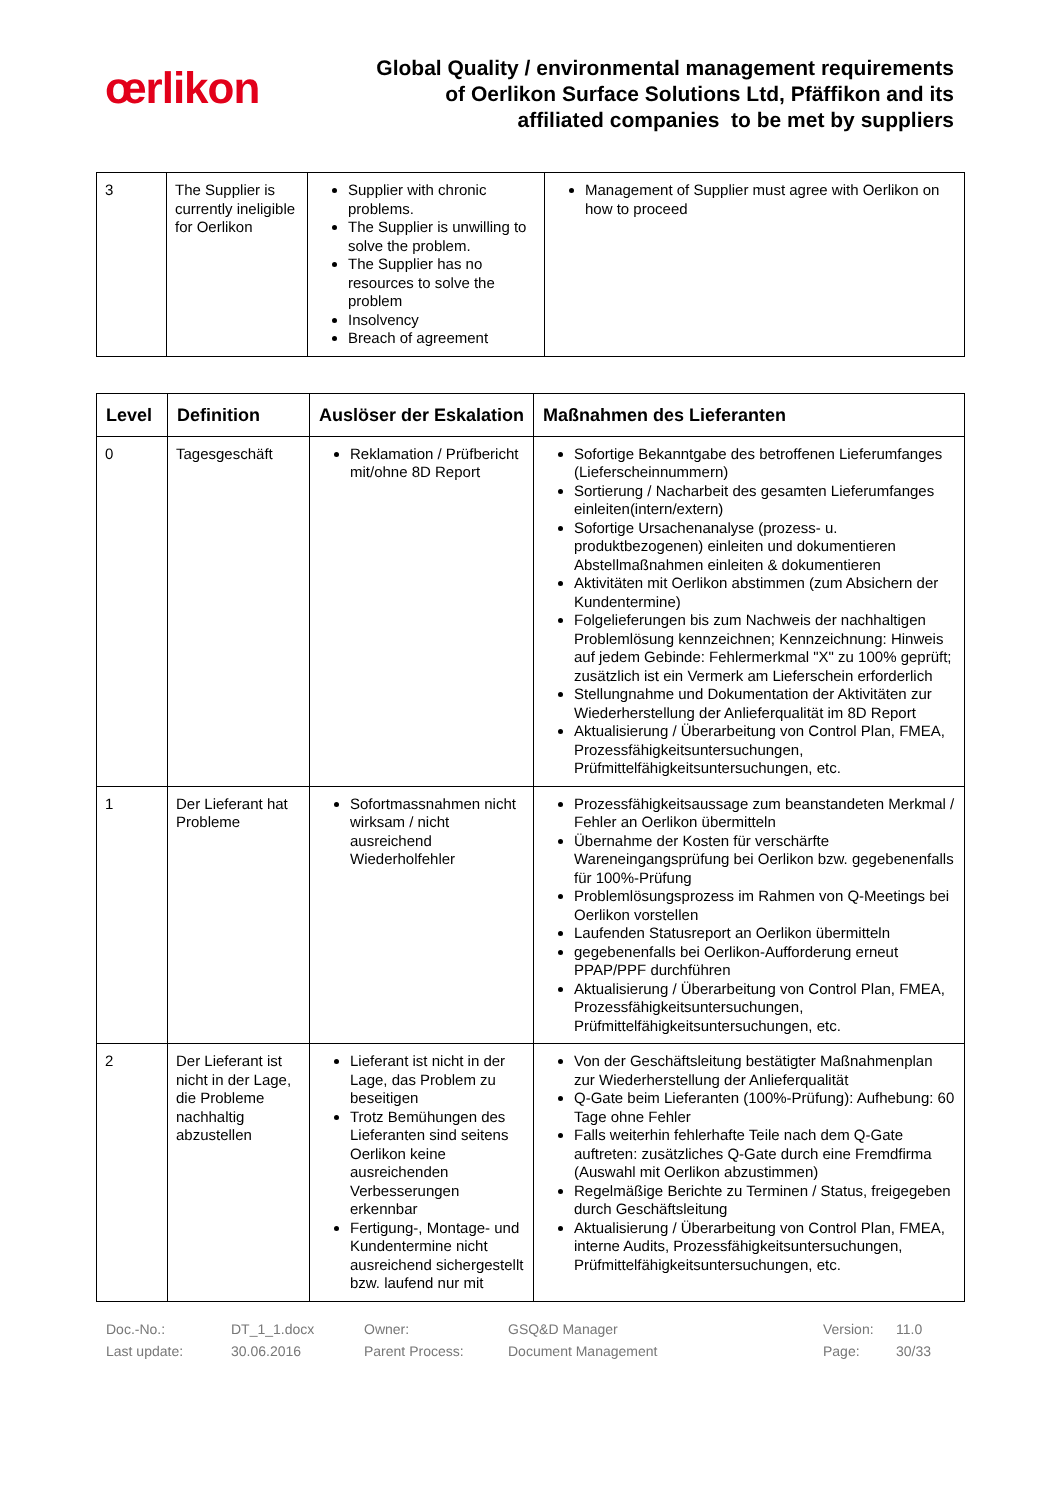œrlikon
Global Quality / environmental management requirements
of Oerlikon Surface Solutions Ltd, Pfäffikon and its
affiliated companies to be met by suppliers
| 3 | The Supplier is currently ineligible for Oerlikon | Supplier with chronic problems. The Supplier is unwilling to solve the problem. The Supplier has no resources to solve the problem Insolvency Breach of agreement | Management of Supplier must agree with Oerlikon on how to proceed |
| Level | Definition | Auslöser der Eskalation | Maßnahmen des Lieferanten |
| --- | --- | --- | --- |
| 0 | Tagesgeschäft | Reklamation / Prüfbericht mit/ohne 8D Report | Sofortige Bekanntgabe des betroffenen Lieferumfanges (Lieferscheinnummern) Sortierung / Nacharbeit des gesamten Lieferumfanges einleiten(intern/extern) Sofortige Ursachenanalyse (prozess- u. produktbezogenen) einleiten und dokumentieren Abstellmaßnahmen einleiten & dokumentieren Aktivitäten mit Oerlikon abstimmen (zum Absichern der Kundentermine) Folgelieferungen bis zum Nachweis der nachhaltigen Problemlösung kennzeichnen; Kennzeichnung: Hinweis auf jedem Gebinde: Fehlermerkmal "X" zu 100% geprüft; zusätzlich ist ein Vermerk am Lieferschein erforderlich Stellungnahme und Dokumentation der Aktivitäten zur Wiederherstellung der Anlieferqualität im 8D Report Aktualisierung / Überarbeitung von Control Plan, FMEA, Prozessfähigkeitsuntersuchungen, Prüfmittelfähigkeitsuntersuchungen, etc. |
| 1 | Der Lieferant hat Probleme | Sofortmassnahmen nicht wirksam / nicht ausreichend Wiederholfehler | Prozessfähigkeitsaussage zum beanstandeten Merkmal / Fehler an Oerlikon übermitteln Übernahme der Kosten für verschärfte Wareneingangsprüfung bei Oerlikon bzw. gegebenenfalls für 100%-Prüfung Problemlösungsprozess im Rahmen von Q-Meetings bei Oerlikon vorstellen Laufenden Statusreport an Oerlikon übermitteln gegebenenfalls bei Oerlikon-Aufforderung erneut PPAP/PPF durchführen Aktualisierung / Überarbeitung von Control Plan, FMEA, Prozessfähigkeitsuntersuchungen, Prüfmittelfähigkeitsuntersuchungen, etc. |
| 2 | Der Lieferant ist nicht in der Lage, die Probleme nachhaltig abzustellen | Lieferant ist nicht in der Lage, das Problem zu beseitigen Trotz Bemühungen des Lieferanten sind seitens Oerlikon keine ausreichenden Verbesserungen erkennbar Fertigung-, Montage- und Kundentermine nicht ausreichend sichergestellt bzw. laufend nur mit | Von der Geschäftsleitung bestätigter Maßnahmenplan zur Wiederherstellung der Anlieferqualität Q-Gate beim Lieferanten (100%-Prüfung): Aufhebung: 60 Tage ohne Fehler Falls weiterhin fehlerhafte Teile nach dem Q-Gate auftreten: zusätzliches Q-Gate durch eine Fremdfirma (Auswahl mit Oerlikon abzustimmen) Regelmäßige Berichte zu Terminen / Status, freigegeben durch Geschäftsleitung Aktualisierung / Überarbeitung von Control Plan, FMEA, interne Audits, Prozessfähigkeitsuntersuchungen, Prüfmittelfähigkeitsuntersuchungen, etc. |
Doc.-No.: DT_1_1.docx Owner: GSQ&D Manager Version: 11.0 Last update: 30.06.2016 Parent Process: Document Management Page: 30/33